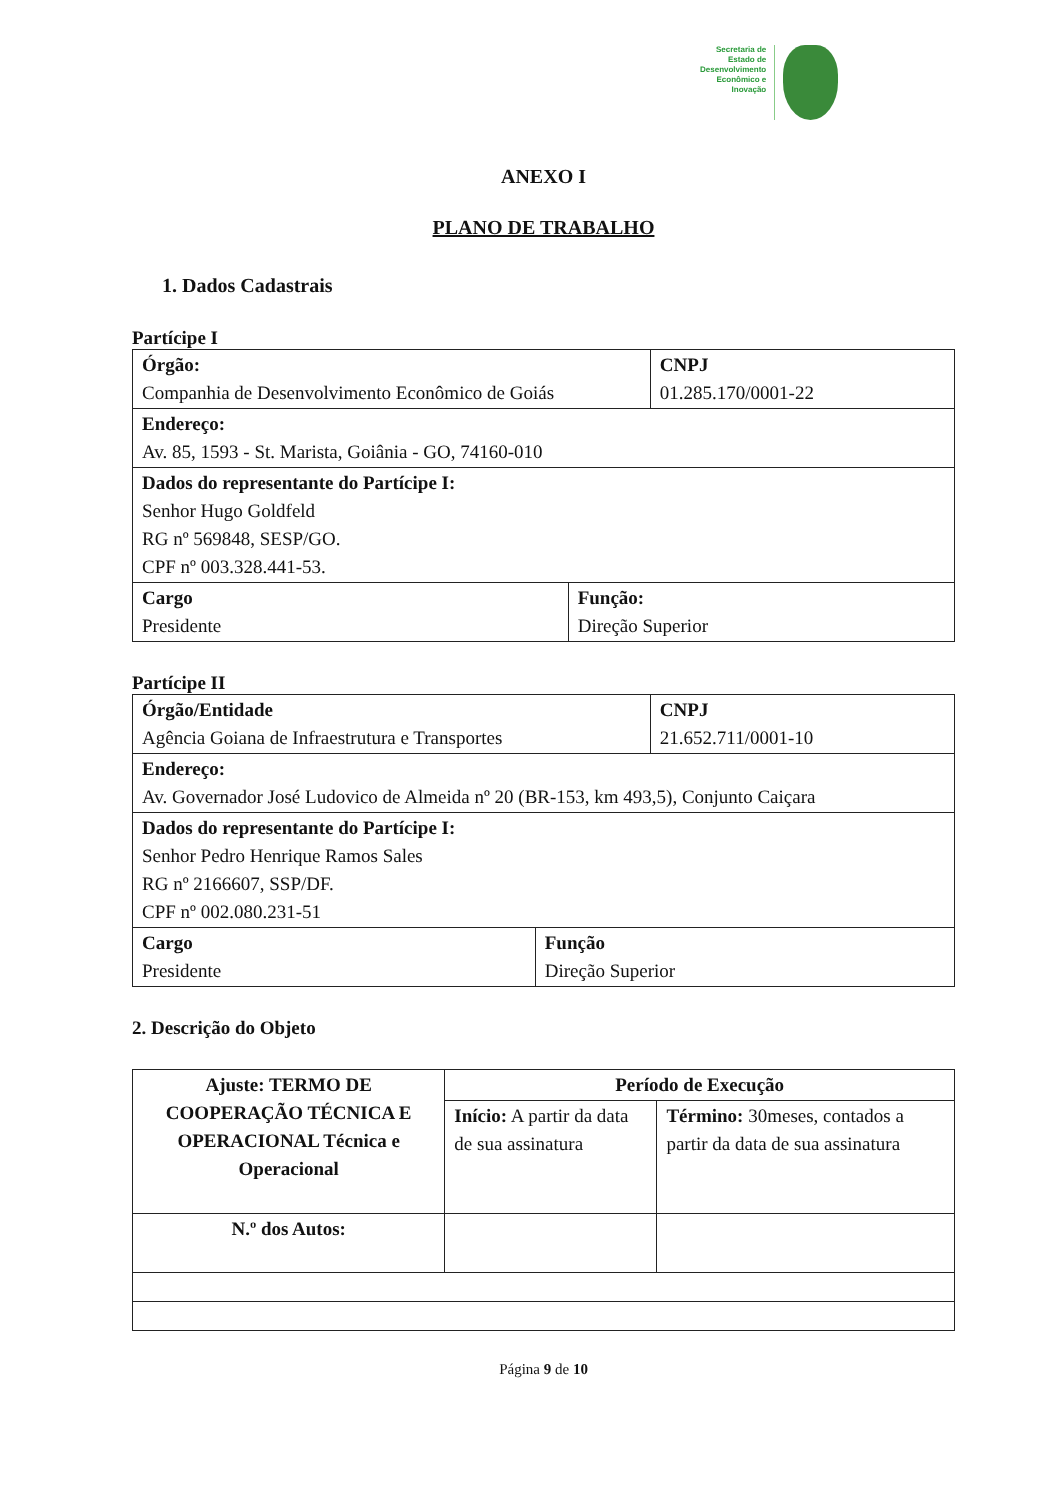Secretaria de
Estado de
Desenvolvimento
Econômico e
Inovação
ANEXO I
PLANO DE TRABALHO
1. Dados Cadastrais
Partícipe I
| Órgão: Companhia de Desenvolvimento Econômico de Goiás | | CNPJ 01.285.170/0001-22 |
| Endereço: Av. 85, 1593 - St. Marista, Goiânia - GO, 74160-010 | | |
| Dados do representante do Partícipe I: Senhor Hugo Goldfeld RG nº 569848, SESP/GO. CPF nº 003.328.441-53. | | |
| Cargo Presidente | Função: Direção Superior | |
Partícipe II
| Órgão/Entidade Agência Goiana de Infraestrutura e Transportes | | CNPJ 21.652.711/0001-10 |
| Endereço: Av. Governador José Ludovico de Almeida nº 20 (BR-153, km 493,5), Conjunto Caiçara | | |
| Dados do representante do Partícipe I: Senhor Pedro Henrique Ramos Sales RG nº 2166607, SSP/DF. CPF nº 002.080.231-51 | | |
| Cargo Presidente | Função Direção Superior | |
2. Descrição do Objeto
| Ajuste: TERMO DE COOPERAÇÃO TÉCNICA E OPERACIONAL Técnica e Operacional | Período de Execução | |
| | Início: A partir da data de sua assinatura | Término: 30meses, contados a partir da data de sua assinatura |
| N.º dos Autos: | | |
Página 9 de 10